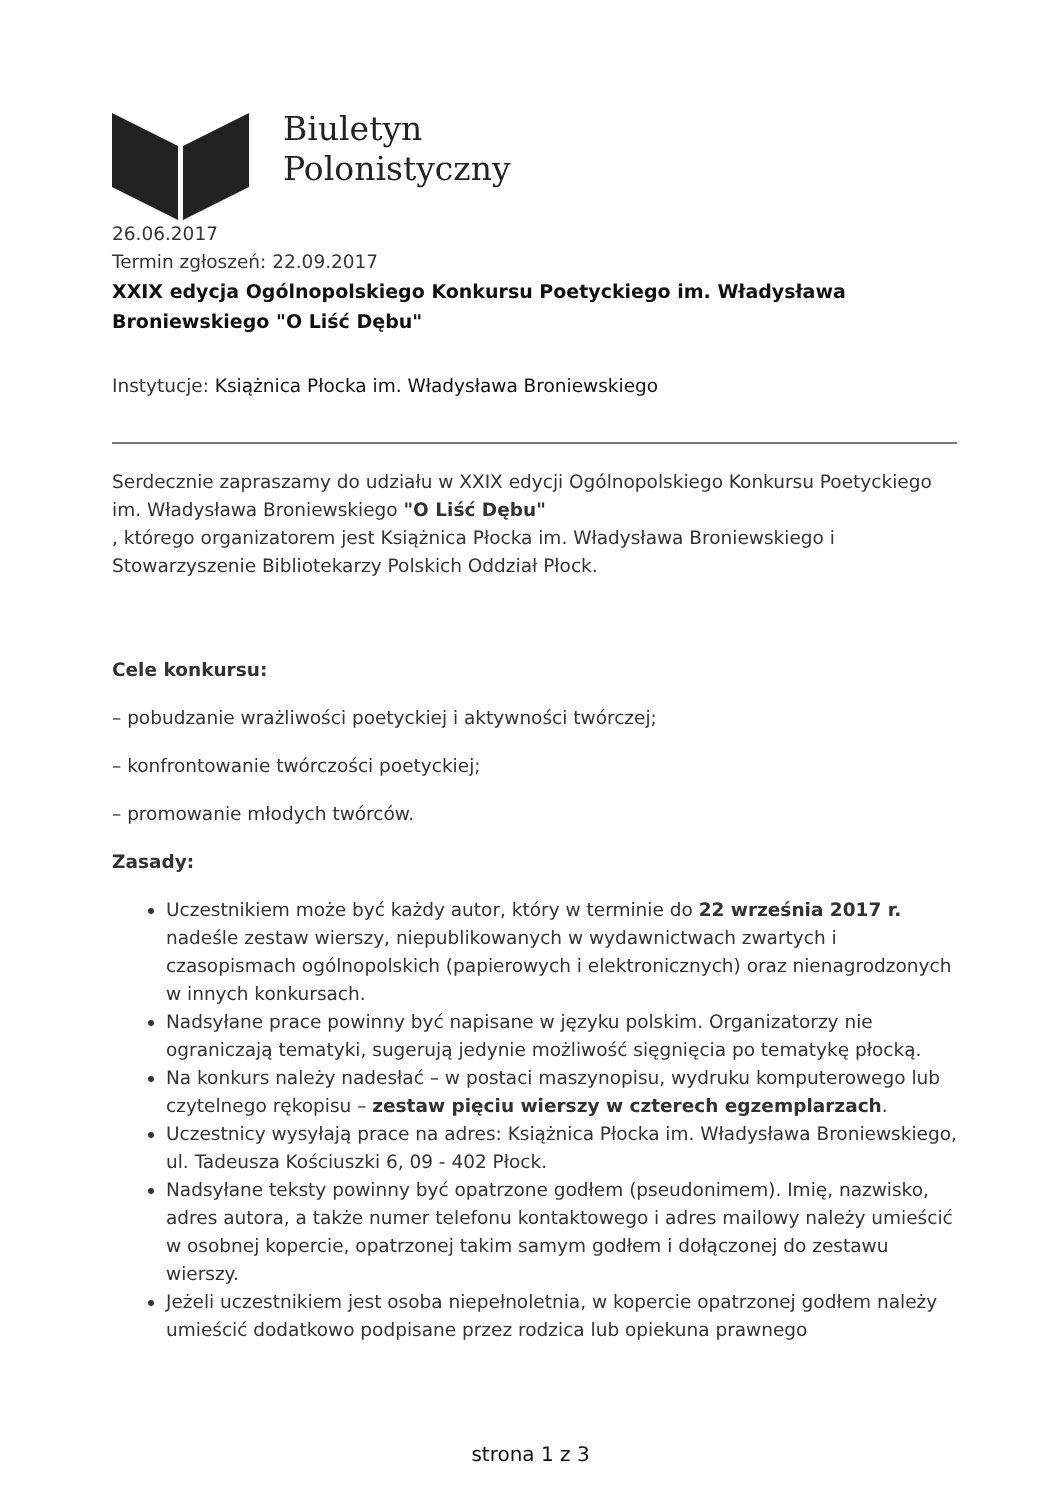Biuletyn
Polonistyczny
26.06.2017
Termin zgłoszeń: 22.09.2017
XXIX edycja Ogólnopolskiego Konkursu Poetyckiego im. Władysława Broniewskiego "O Liść Dębu"
Instytucje: Książnica Płocka im. Władysława Broniewskiego
Serdecznie zapraszamy do udziału w XXIX edycji Ogólnopolskiego Konkursu Poetyckiego im. Władysława Broniewskiego "O Liść Dębu"
, którego organizatorem jest Książnica Płocka im. Władysława Broniewskiego i Stowarzyszenie Bibliotekarzy Polskich Oddział Płock.
Cele konkursu:
– pobudzanie wrażliwości poetyckiej i aktywności twórczej;
– konfrontowanie twórczości poetyckiej;
– promowanie młodych twórców.
Zasady:
Uczestnikiem może być każdy autor, który w terminie do 22 września 2017 r. nadeśle zestaw wierszy, niepublikowanych w wydawnictwach zwartych i czasopismach ogólnopolskich (papierowych i elektronicznych) oraz nienagrodzonych w innych konkursach.
Nadsyłane prace powinny być napisane w języku polskim. Organizatorzy nie ograniczają tematyki, sugerują jedynie możliwość sięgnięcia po tematykę płocką.
Na konkurs należy nadesłać – w postaci maszynopisu, wydruku komputerowego lub czytelnego rękopisu – zestaw pięciu wierszy w czterech egzemplarzach.
Uczestnicy wysyłają prace na adres: Książnica Płocka im. Władysława Broniewskiego, ul. Tadeusza Kościuszki 6, 09 - 402 Płock.
Nadsyłane teksty powinny być opatrzone godłem (pseudonimem). Imię, nazwisko, adres autora, a także numer telefonu kontaktowego i adres mailowy należy umieścić w osobnej kopercie, opatrzonej takim samym godłem i dołączonej do zestawu wierszy.
Jeżeli uczestnikiem jest osoba niepełnoletnia, w kopercie opatrzonej godłem należy umieścić dodatkowo podpisane przez rodzica lub opiekuna prawnego
strona 1 z 3